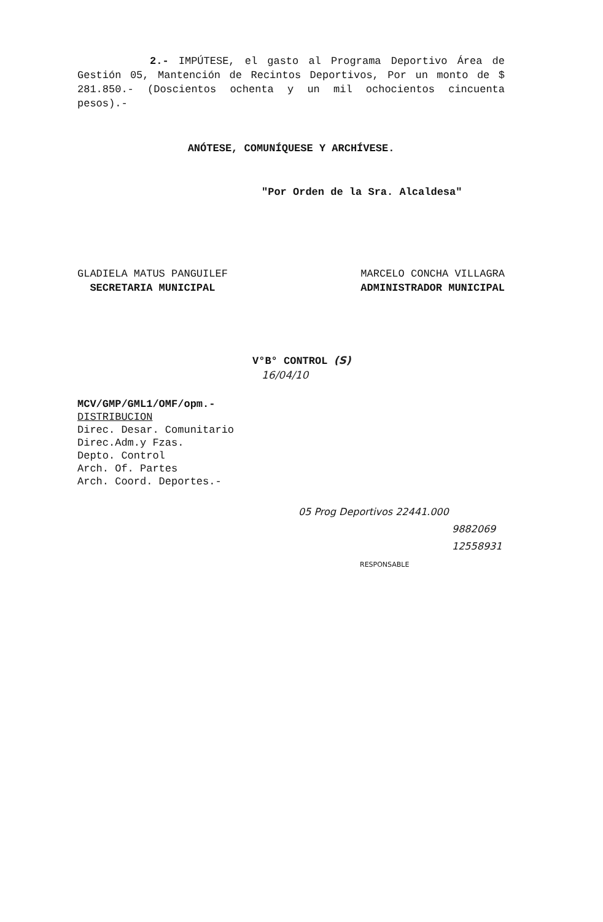2.- IMPÚTESE, el gasto al Programa Deportivo Área de Gestión 05, Mantención de Recintos Deportivos, Por un monto de $ 281.850.- (Doscientos ochenta y un mil ochocientos cincuenta pesos).-
ANÓTESE, COMUNÍQUESE Y ARCHÍVESE.
"Por Orden de la Sra. Alcaldesa"
GLADIELA MATUS PANGUILEF
SECRETARIA MUNICIPAL
MARCELO CONCHA VILLAGRA
ADMINISTRADOR MUNICIPAL
V°B° CONTROL (S)
16/04/10
MCV/GMP/GML1/OMF/opm.-
DISTRIBUCION
Direc. Desar. Comunitario
Direc.Adm.y Fzas.
Depto. Control
Arch. Of. Partes
Arch. Coord. Deportes.-
05 Prog Deportivos 22441.000
9882069
12558931
RESPONSABLE